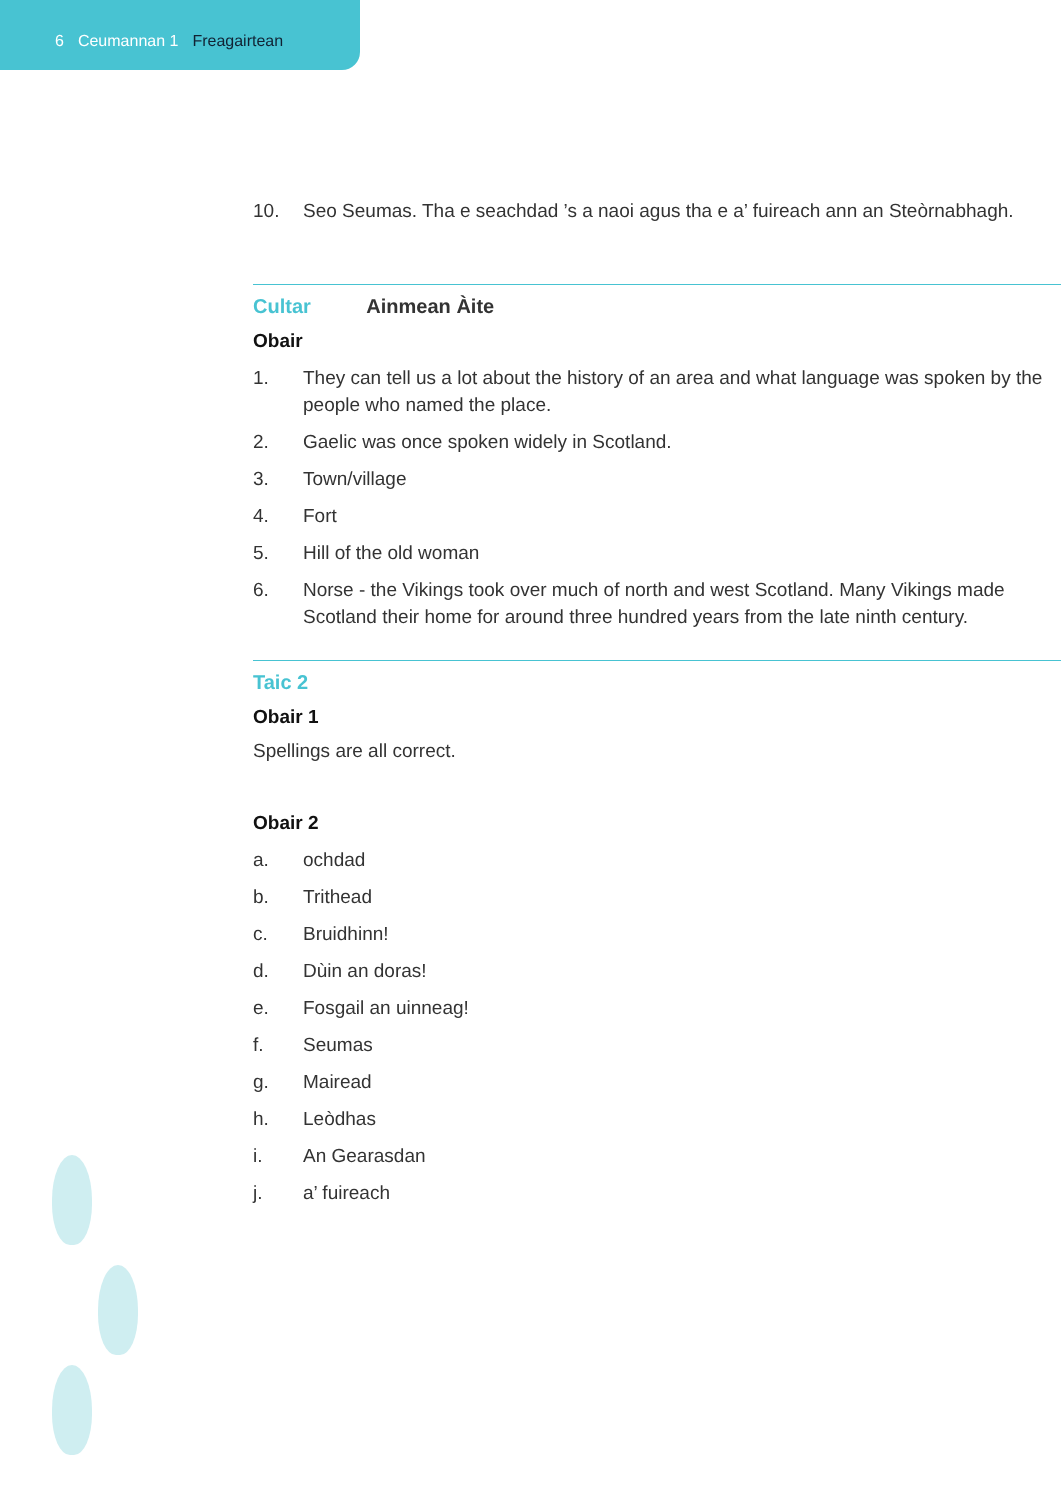6 Ceumannan 1 Freagairtean
10. Seo Seumas. Tha e seachdad ’s a naoi agus tha e a’ fuireach ann an Steòrnabhagh.
Cultar Ainmean Àite
Obair
1. They can tell us a lot about the history of an area and what language was spoken by the people who named the place.
2. Gaelic was once spoken widely in Scotland.
3. Town/village
4. Fort
5. Hill of the old woman
6. Norse - the Vikings took over much of north and west Scotland. Many Vikings made Scotland their home for around three hundred years from the late ninth century.
Taic 2
Obair 1
Spellings are all correct.
Obair 2
a. ochdad
b. Trithead
c. Bruidhinn!
d. Dùin an doras!
e. Fosgail an uinneag!
f. Seumas
g. Mairead
h. Leòdhas
i. An Gearasdan
j. a’ fuireach